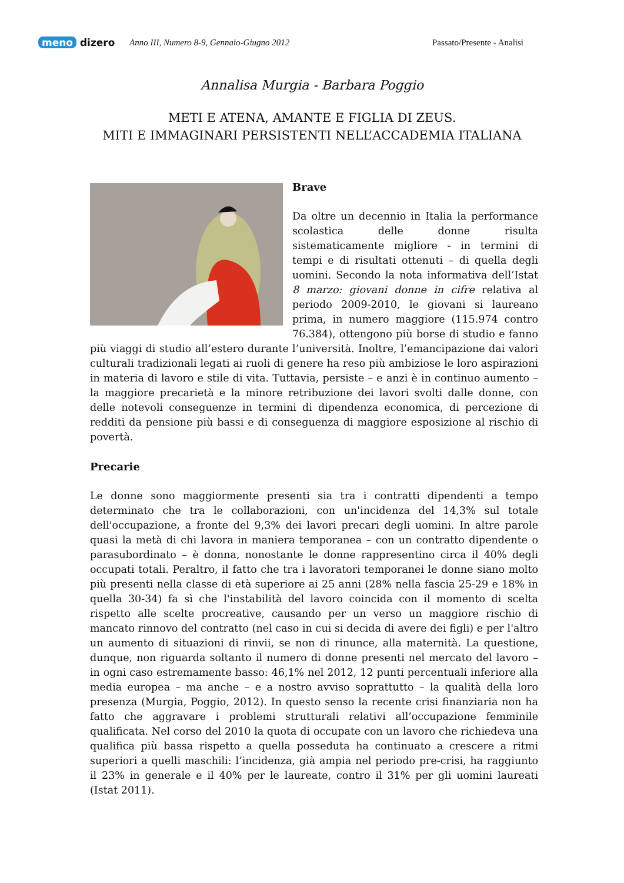meno dizero Anno III, Numero 8-9, Gennaio-Giugno 2012 Passato/Presente - Analisi
Annalisa Murgia - Barbara Poggio
METI E ATENA, AMANTE E FIGLIA DI ZEUS.
MITI E IMMAGINARI PERSISTENTI NELL’ACCADEMIA ITALIANA
Brave
Da oltre un decennio in Italia la performance scolastica delle donne risulta sistematicamente migliore - in termini di tempi e di risultati ottenuti – di quella degli uomini. Secondo la nota informativa dell’Istat 8 marzo: giovani donne in cifre relativa al periodo 2009-2010, le giovani si laureano prima, in numero maggiore (115.974 contro 76.384), ottengono più borse di studio e fanno più viaggi di studio all’estero durante l’università. Inoltre, l’emancipazione dai valori culturali tradizionali legati ai ruoli di genere ha reso più ambiziose le loro aspirazioni in materia di lavoro e stile di vita. Tuttavia, persiste – e anzi è in continuo aumento – la maggiore precarietà e la minore retribuzione dei lavori svolti dalle donne, con delle notevoli conseguenze in termini di dipendenza economica, di percezione di redditi da pensione più bassi e di conseguenza di maggiore esposizione al rischio di povertà.
Precarie
Le donne sono maggiormente presenti sia tra i contratti dipendenti a tempo determinato che tra le collaborazioni, con un'incidenza del 14,3% sul totale dell'occupazione, a fronte del 9,3% dei lavori precari degli uomini. In altre parole quasi la metà di chi lavora in maniera temporanea – con un contratto dipendente o parasubordinato – è donna, nonostante le donne rappresentino circa il 40% degli occupati totali. Peraltro, il fatto che tra i lavoratori temporanei le donne siano molto più presenti nella classe di età superiore ai 25 anni (28% nella fascia 25-29 e 18% in quella 30-34) fa sì che l'instabilità del lavoro coincida con il momento di scelta rispetto alle scelte procreative, causando per un verso un maggiore rischio di mancato rinnovo del contratto (nel caso in cui si decida di avere dei figli) e per l'altro un aumento di situazioni di rinvii, se non di rinunce, alla maternità. La questione, dunque, non riguarda soltanto il numero di donne presenti nel mercato del lavoro – in ogni caso estremamente basso: 46,1% nel 2012, 12 punti percentuali inferiore alla media europea – ma anche – e a nostro avviso soprattutto – la qualità della loro presenza (Murgia, Poggio, 2012). In questo senso la recente crisi finanziaria non ha fatto che aggravare i problemi strutturali relativi all’occupazione femminile qualificata. Nel corso del 2010 la quota di occupate con un lavoro che richiedeva una qualifica più bassa rispetto a quella posseduta ha continuato a crescere a ritmi superiori a quelli maschili: l’incidenza, già ampia nel periodo pre-crisi, ha raggiunto il 23% in generale e il 40% per le laureate, contro il 31% per gli uomini laureati (Istat 2011).